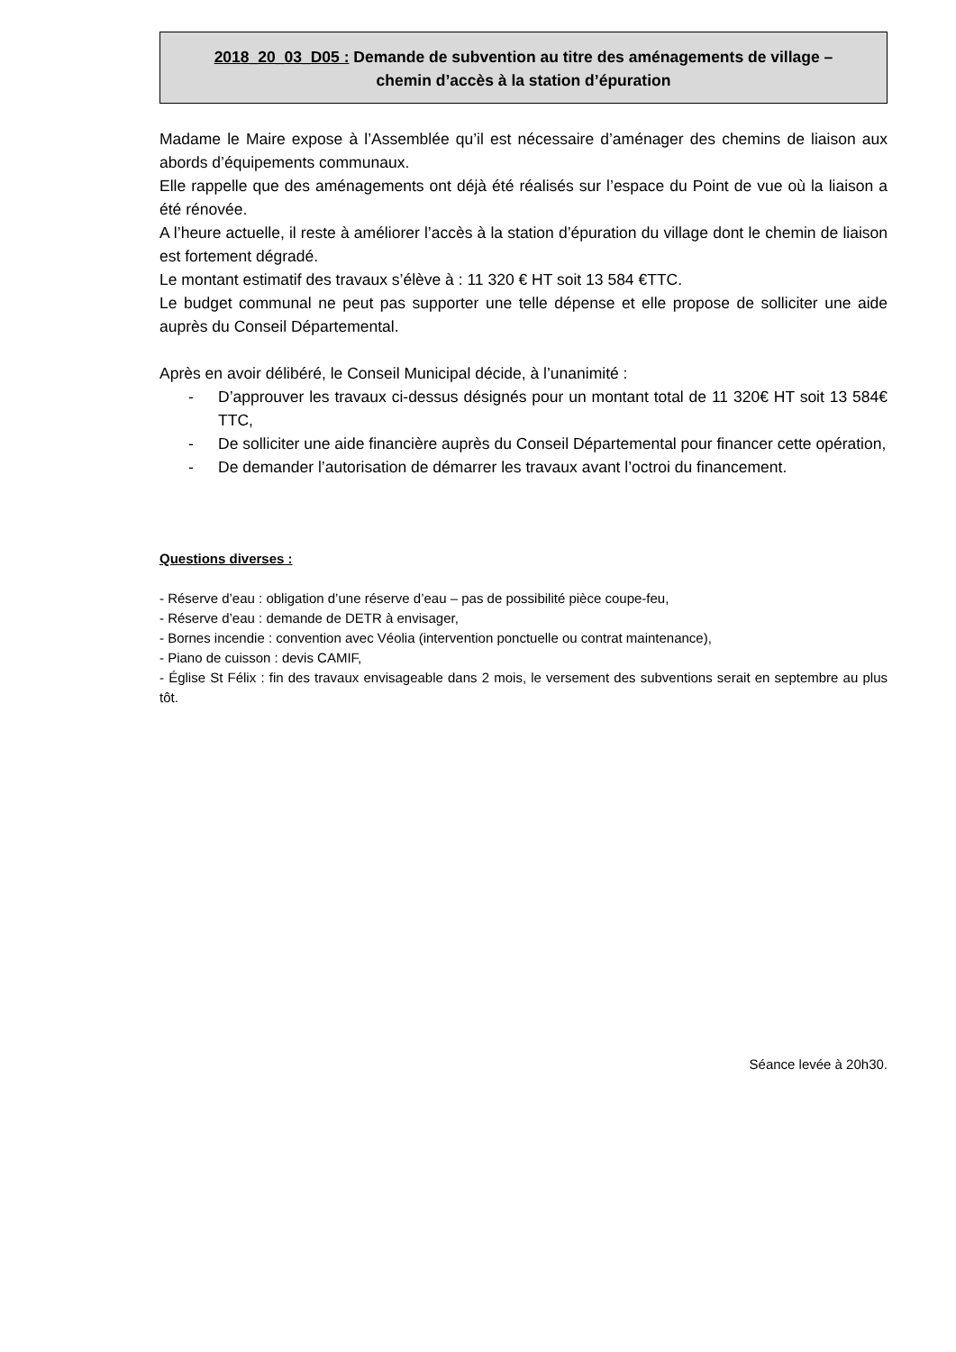2018_20_03_D05 : Demande de subvention au titre des aménagements de village –
chemin d’accès à la station d’épuration
Madame le Maire expose à l’Assemblée qu’il est nécessaire d’aménager des chemins de liaison aux abords d’équipements communaux.
Elle rappelle que des aménagements ont déjà été réalisés sur l’espace du Point de vue où la liaison a été rénovée.
A l’heure actuelle, il reste à améliorer l’accès à la station d’épuration du village dont le chemin de liaison est fortement dégradé.
Le montant estimatif des travaux s’élève à : 11 320 € HT soit 13 584 €TTC.
Le budget communal ne peut pas supporter une telle dépense et elle propose de solliciter une aide auprès du Conseil Départemental.
Après en avoir délibéré, le Conseil Municipal décide, à l’unanimité :
- D’approuver les travaux ci-dessus désignés pour un montant total de 11 320€ HT soit 13 584€ TTC,
- De solliciter une aide financière auprès du Conseil Départemental pour financer cette opération,
- De demander l’autorisation de démarrer les travaux avant l’octroi du financement.
Questions diverses :
- Réserve d’eau : obligation d’une réserve d’eau – pas de possibilité pièce coupe-feu,
- Réserve d’eau : demande de DETR à envisager,
- Bornes incendie : convention avec Véolia (intervention ponctuelle ou contrat maintenance),
- Piano de cuisson : devis CAMIF,
- Église St Félix : fin des travaux envisageable dans 2 mois, le versement des subventions serait en septembre au plus tôt.
Séance levée à 20h30.